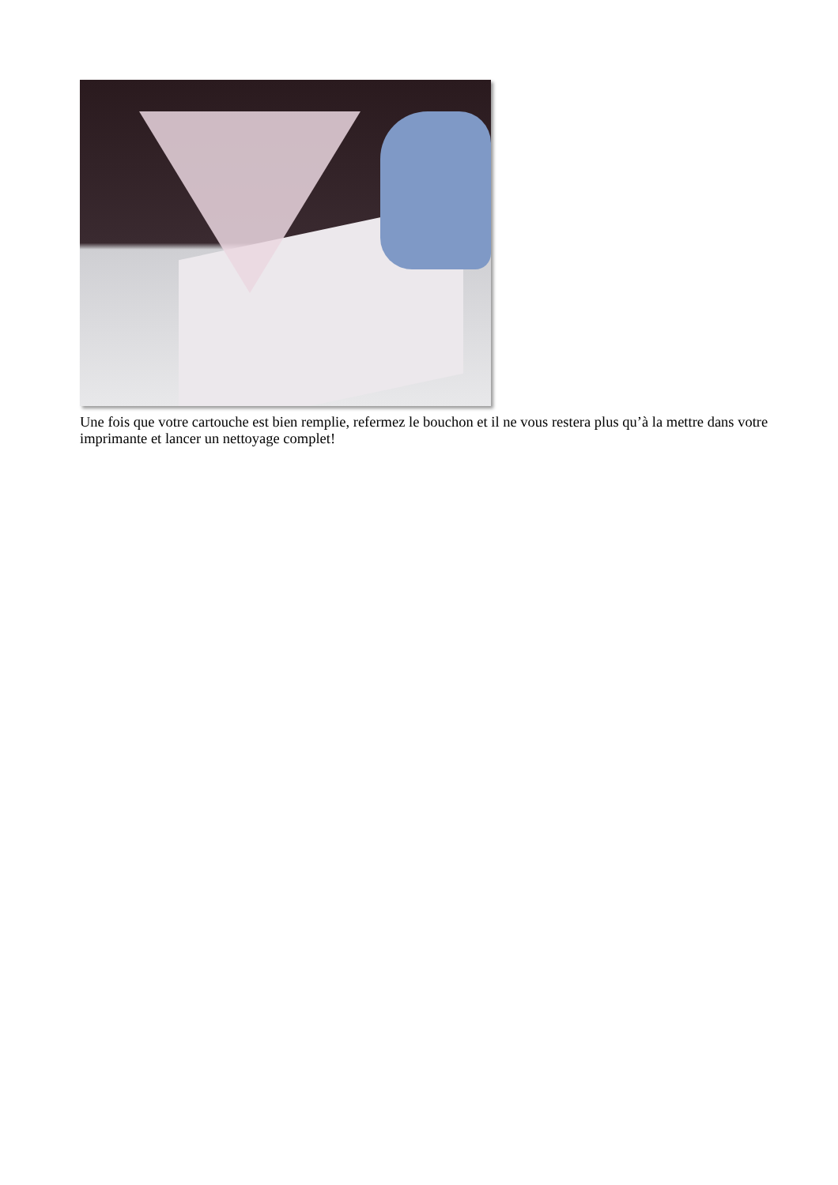Une fois que votre cartouche est bien remplie, refermez le bouchon et il ne vous restera plus qu’à la mettre dans votre imprimante et lancer un nettoyage complet!